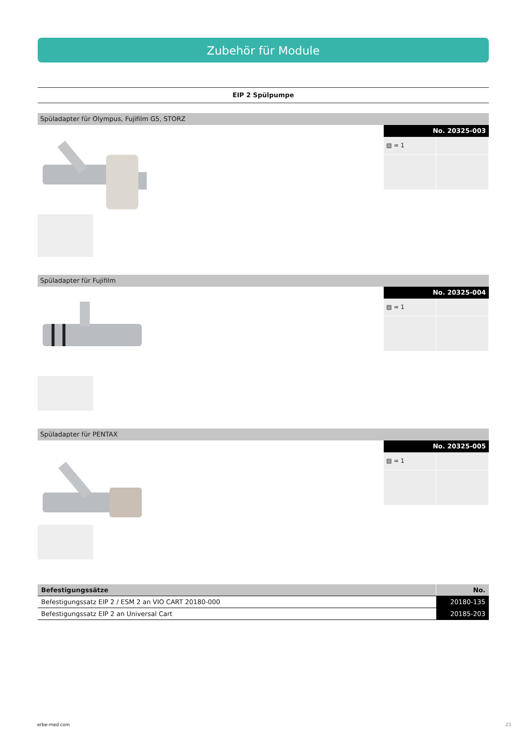Zubehör für Module
EIP 2 Spülpumpe
Spüladapter für Olympus, Fujifilm G5, STORZ
No. 20325-003
▤ = 1
Spüladapter für Fujifilm
No. 20325-004
▤ = 1
Spüladapter für PENTAX
No. 20325-005
▤ = 1
| Befestigungssätze | No. |
| --- | --- |
| Befestigungssatz EIP 2 / ESM 2 an VIO CART 20180-000 | 20180-135 |
| Befestigungssatz EIP 2 an Universal Cart | 20185-203 |
erbe-med.com 23